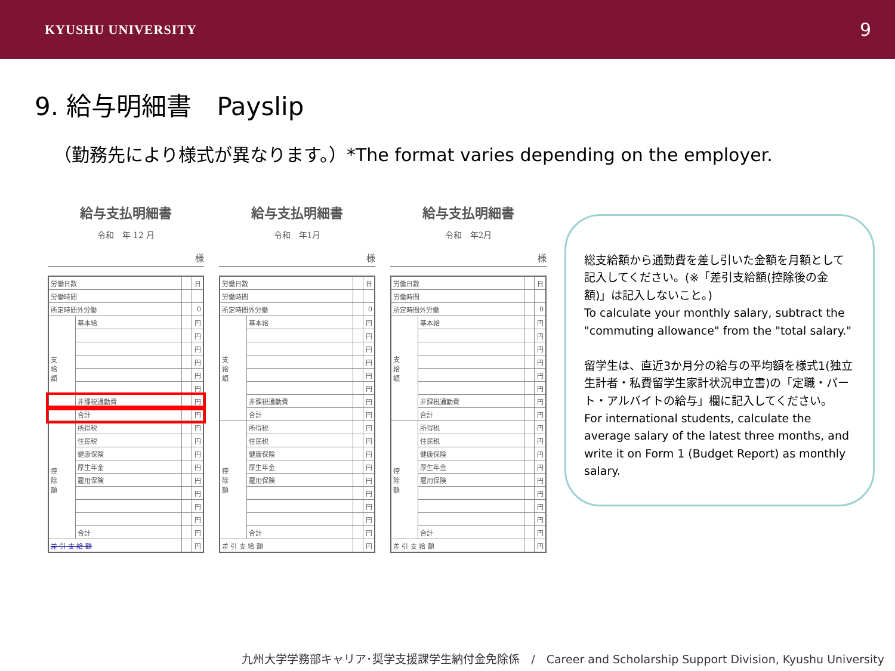KYUSHU UNIVERSITY 9
9. 給与明細書　Payslip
（勤務先により様式が異なります。）*The format varies depending on the employer.
給与支払明細書
令和　年 12 月
様
| 労働日数 | | | 日 |
| 労働時間 | | | |
| 所定時間外労働 | | | 0 |
| 支 給 額 | 基本給 | | 円 |
| | | | 円 |
| | | | 円 |
| | | | 円 |
| | | | 円 |
| | | | 円 |
| | 非課税通勤費 | | 円 |
| | 合計 | | 円 |
| 控 除 額 | 所得税 | | 円 |
| | 住民税 | | 円 |
| | 健康保険 | | 円 |
| | 厚生年金 | | 円 |
| | 雇用保険 | | 円 |
| | | | 円 |
| | | | 円 |
| | | | 円 |
| | 合計 | | 円 |
| 差 引 支 給 額 | | | 円 |
給与支払明細書
令和　年1月
様
| 労働日数 | | | 日 |
| 労働時間 | | | |
| 所定時間外労働 | | | 0 |
| 支 給 額 | 基本給 | | 円 |
| | | | 円 |
| | | | 円 |
| | | | 円 |
| | | | 円 |
| | | | 円 |
| | 非課税通勤費 | | 円 |
| | 合計 | | 円 |
| 控 除 額 | 所得税 | | 円 |
| | 住民税 | | 円 |
| | 健康保険 | | 円 |
| | 厚生年金 | | 円 |
| | 雇用保険 | | 円 |
| | | | 円 |
| | | | 円 |
| | | | 円 |
| | 合計 | | 円 |
| 差 引 支 給 額 | | | 円 |
給与支払明細書
令和　年2月
様
| 労働日数 | | | 日 |
| 労働時間 | | | |
| 所定時間外労働 | | | 0 |
| 支 給 額 | 基本給 | | 円 |
| | | | 円 |
| | | | 円 |
| | | | 円 |
| | | | 円 |
| | | | 円 |
| | 非課税通勤費 | | 円 |
| | 合計 | | 円 |
| 控 除 額 | 所得税 | | 円 |
| | 住民税 | | 円 |
| | 健康保険 | | 円 |
| | 厚生年金 | | 円 |
| | 雇用保険 | | 円 |
| | | | 円 |
| | | | 円 |
| | | | 円 |
| | 合計 | | 円 |
| 差 引 支 給 額 | | | 円 |
総支給額から通勤費を差し引いた金額を月額として記入してください。(※「差引支給額(控除後の金額)」は記入しないこと。)
To calculate your monthly salary, subtract the "commuting allowance" from the "total salary."
留学生は、直近3か月分の給与の平均額を様式1(独立生計者・私費留学生家計状況申立書)の「定職・パート・アルバイトの給与」欄に記入してください。
For international students, calculate the average salary of the latest three months, and write it on Form 1 (Budget Report) as monthly salary.
九州大学学務部キャリア･奨学支援課学生納付金免除係　/　Career and Scholarship Support Division, Kyushu University